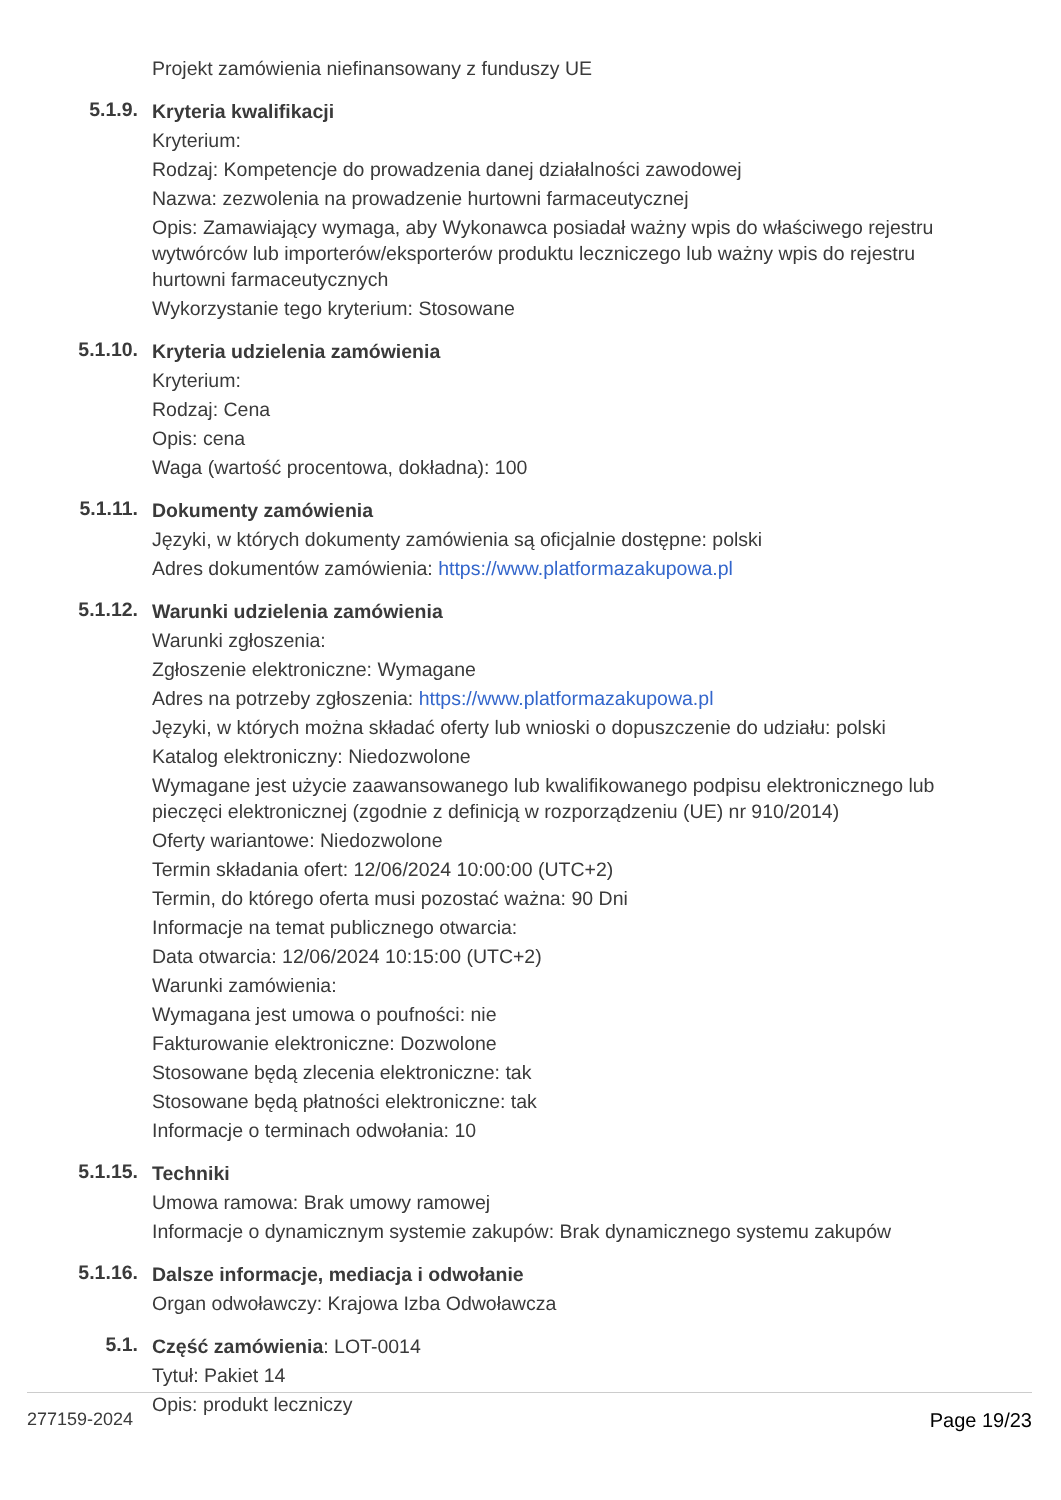Projekt zamówienia niefinansowany z funduszy UE
5.1.9.
Kryteria kwalifikacji
Kryterium:
Rodzaj: Kompetencje do prowadzenia danej działalności zawodowej
Nazwa: zezwolenia na prowadzenie hurtowni farmaceutycznej
Opis: Zamawiający wymaga, aby Wykonawca posiadał ważny wpis do właściwego rejestru wytwórców lub importerów/eksporterów produktu leczniczego lub ważny wpis do rejestru hurtowni farmaceutycznych
Wykorzystanie tego kryterium: Stosowane
5.1.10.
Kryteria udzielenia zamówienia
Kryterium:
Rodzaj: Cena
Opis: cena
Waga (wartość procentowa, dokładna): 100
5.1.11.
Dokumenty zamówienia
Języki, w których dokumenty zamówienia są oficjalnie dostępne: polski
Adres dokumentów zamówienia: https://www.platformazakupowa.pl
5.1.12.
Warunki udzielenia zamówienia
Warunki zgłoszenia:
Zgłoszenie elektroniczne: Wymagane
Adres na potrzeby zgłoszenia: https://www.platformazakupowa.pl
Języki, w których można składać oferty lub wnioski o dopuszczenie do udziału: polski
Katalog elektroniczny: Niedozwolone
Wymagane jest użycie zaawansowanego lub kwalifikowanego podpisu elektronicznego lub pieczęci elektronicznej (zgodnie z definicją w rozporządzeniu (UE) nr 910/2014)
Oferty wariantowe: Niedozwolone
Termin składania ofert: 12/06/2024 10:00:00 (UTC+2)
Termin, do którego oferta musi pozostać ważna: 90 Dni
Informacje na temat publicznego otwarcia:
Data otwarcia: 12/06/2024 10:15:00 (UTC+2)
Warunki zamówienia:
Wymagana jest umowa o poufności: nie
Fakturowanie elektroniczne: Dozwolone
Stosowane będą zlecenia elektroniczne: tak
Stosowane będą płatności elektroniczne: tak
Informacje o terminach odwołania: 10
5.1.15.
Techniki
Umowa ramowa: Brak umowy ramowej
Informacje o dynamicznym systemie zakupów: Brak dynamicznego systemu zakupów
5.1.16.
Dalsze informacje, mediacja i odwołanie
Organ odwoławczy: Krajowa Izba Odwoławcza
5.1.
Część zamówienia: LOT-0014
Tytuł: Pakiet 14
Opis: produkt leczniczy
277159-2024 Page 19/23